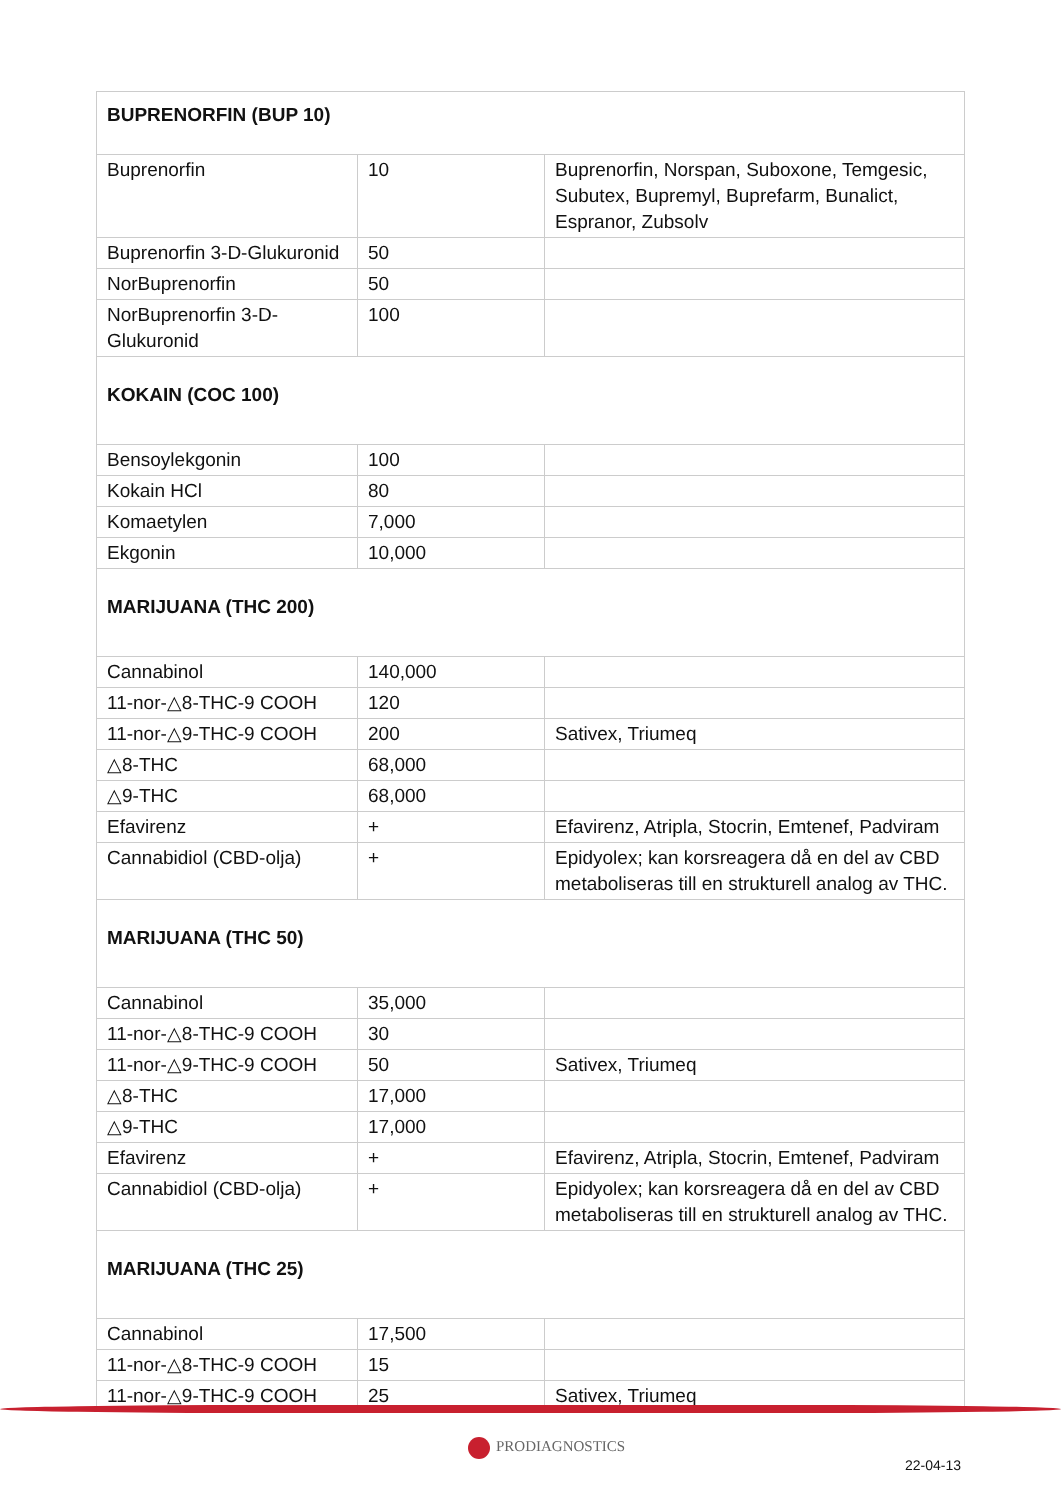| BUPRENORFIN (BUP 10) | | |
| Buprenorfin | 10 | Buprenorfin, Norspan, Suboxone, Temgesic, Subutex, Bupremyl, Buprefarm, Bunalict, Espranor, Zubsolv |
| Buprenorfin 3-D-Glukuronid | 50 | |
| NorBuprenorfin | 50 | |
| NorBuprenorfin 3-D-Glukuronid | 100 | |
| KOKAIN (COC 100) | | |
| Bensoylekgonin | 100 | |
| Kokain HCl | 80 | |
| Komaetylen | 7,000 | |
| Ekgonin | 10,000 | |
| MARIJUANA (THC 200) | | |
| Cannabinol | 140,000 | |
| 11-nor-△8-THC-9 COOH | 120 | |
| 11-nor-△9-THC-9 COOH | 200 | Sativex, Triumeq |
| △8-THC | 68,000 | |
| △9-THC | 68,000 | |
| Efavirenz | + | Efavirenz, Atripla, Stocrin, Emtenef, Padviram |
| Cannabidiol (CBD-olja) | + | Epidyolex; kan korsreagera då en del av CBD metaboliseras till en strukturell analog av THC. |
| MARIJUANA (THC 50) | | |
| Cannabinol | 35,000 | |
| 11-nor-△8-THC-9 COOH | 30 | |
| 11-nor-△9-THC-9 COOH | 50 | Sativex, Triumeq |
| △8-THC | 17,000 | |
| △9-THC | 17,000 | |
| Efavirenz | + | Efavirenz, Atripla, Stocrin, Emtenef, Padviram |
| Cannabidiol (CBD-olja) | + | Epidyolex; kan korsreagera då en del av CBD metaboliseras till en strukturell analog av THC. |
| MARIJUANA (THC 25) | | |
| Cannabinol | 17,500 | |
| 11-nor-△8-THC-9 COOH | 15 | |
| 11-nor-△9-THC-9 COOH | 25 | Sativex, Triumeq |
PRODIAGNOSTICS
22-04-13